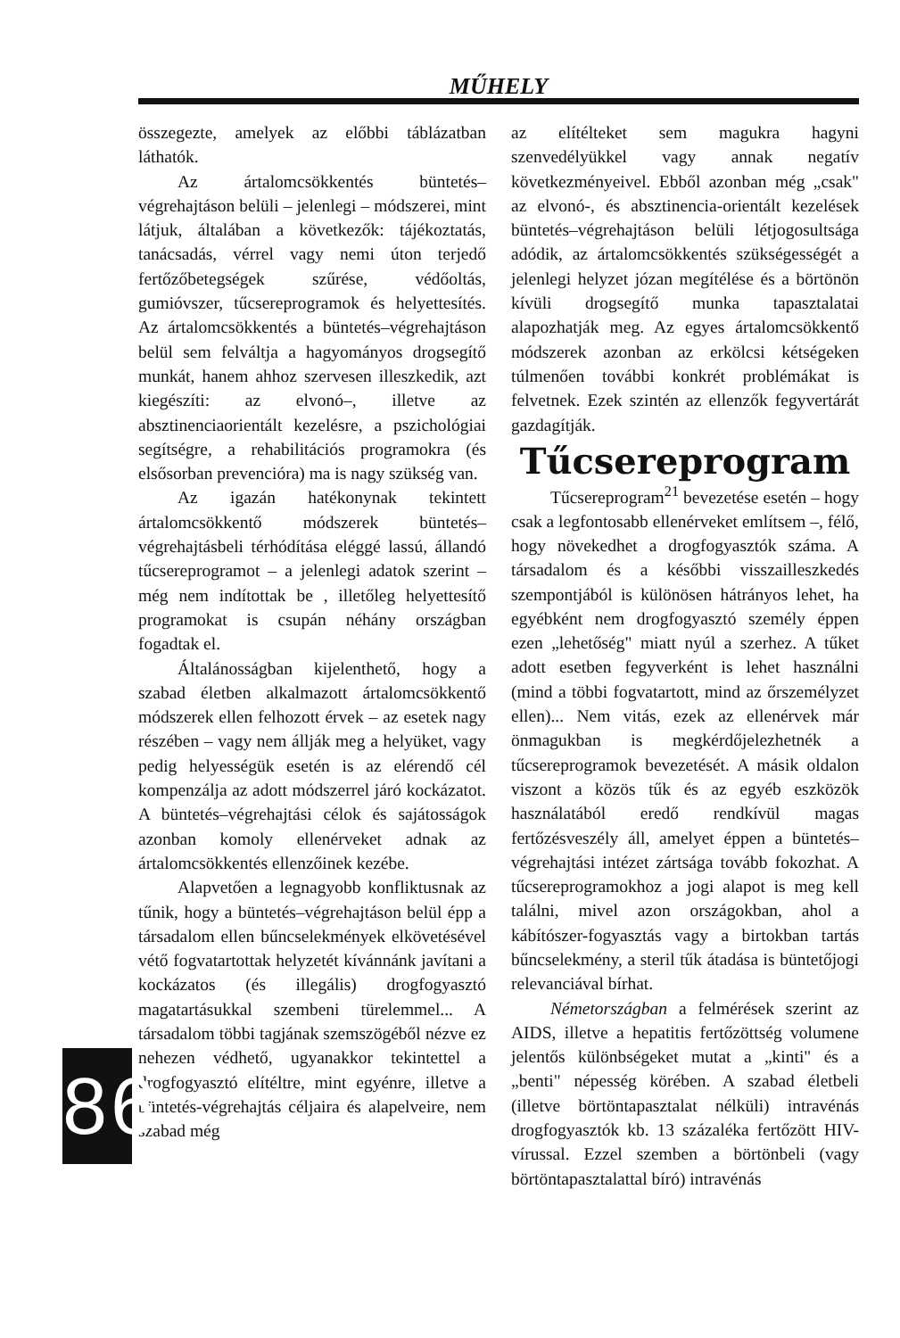MŰHELY
összegezte, amelyek az előbbi táblázatban láthatók.
Az ártalomcsökkentés büntetés–végrehajtáson belüli – jelenlegi – módszerei, mint látjuk, általában a következők: tájékoztatás, tanácsadás, vérrel vagy nemi úton terjedő fertőzőbetegségek szűrése, védőoltás, gumióvszer, tűcsereprogramok és helyettesítés. Az ártalomcsökkentés a büntetés–végrehajtáson belül sem felváltja a hagyományos drogsegítő munkát, hanem ahhoz szervesen illeszkedik, azt kiegészíti: az elvonó–, illetve az absztinenciaorientált kezelésre, a pszichológiai segítségre, a rehabilitációs programokra (és elsősorban prevencióra) ma is nagy szükség van.
Az igazán hatékonynak tekintett ártalomcsökkentő módszerek büntetés–végrehajtásbeli térhódítása eléggé lassú, állandó tűcsereprogramot – a jelenlegi adatok szerint – még nem indítottak be , illetőleg helyettesítő programokat is csupán néhány országban fogadtak el.
Általánosságban kijelenthető, hogy a szabad életben alkalmazott ártalomcsökkentő módszerek ellen felhozott érvek – az esetek nagy részében – vagy nem állják meg a helyüket, vagy pedig helyességük esetén is az elérendő cél kompenzálja az adott módszerrel járó kockázatot. A büntetés–végrehajtási célok és sajátosságok azonban komoly ellenérveket adnak az ártalomcsökkentés ellenzőinek kezébe.
Alapvetően a legnagyobb konfliktusnak az tűnik, hogy a büntetés–végrehajtáson belül épp a társadalom ellen bűncselekmények elkövetésével vétő fogvatartottak helyzetét kívánnánk javítani a kockázatos (és illegális) drogfogyasztó magatartásukkal szembeni türelemmel... A társadalom többi tagjának szemszögéből nézve ez nehezen védhető, ugyanakkor tekintettel a drogfogyasztó elítéltre, mint egyénre, illetve a büntetés-végrehajtás céljaira és alapelveire, nem szabad még
az elítélteket sem magukra hagyni szenvedélyükkel vagy annak negatív következményeivel. Ebből azonban még „csak" az elvonó-, és absztinencia-orientált kezelések büntetés–végrehajtáson belüli létjogosultsága adódik, az ártalomcsökkentés szükségességét a jelenlegi helyzet józan megítélése és a börtönön kívüli drogsegítő munka tapasztalatai alapozhatják meg. Az egyes ártalomcsökkentő módszerek azonban az erkölcsi kétségeken túlmenően további konkrét problémákat is felvetnek. Ezek szintén az ellenzők fegyvertárát gazdagítják.
Tűcsereprogram
Tűcsereprogram<sup>21</sup> bevezetése esetén – hogy csak a legfontosabb ellenérveket említsem –, félő, hogy növekedhet a drogfogyasztók száma. A társadalom és a későbbi visszailleszkedés szempontjából is különösen hátrányos lehet, ha egyébként nem drogfogyasztó személy éppen ezen „lehetőség" miatt nyúl a szerhez. A tűket adott esetben fegyverként is lehet használni (mind a többi fogvatartott, mind az őrszemélyzet ellen)... Nem vitás, ezek az ellenérvek már önmagukban is megkérdőjelezhetnék a tűcsereprogramok bevezetését. A másik oldalon viszont a közös tűk és az egyéb eszközök használatából eredő rendkívül magas fertőzésveszély áll, amelyet éppen a büntetés–végrehajtási intézet zártsága tovább fokozhat. A tűcsereprogramokhoz a jogi alapot is meg kell találni, mivel azon országokban, ahol a kábítószer-fogyasztás vagy a birtokban tartás bűncselekmény, a steril tűk átadása is büntetőjogi relevanciával bírhat.
Németországban a felmérések szerint az AIDS, illetve a hepatitis fertőzöttség volumene jelentős különbségeket mutat a „kinti" és a „benti" népesség körében. A szabad életbeli (illetve börtöntapasztalat nélküli) intravénás drogfogyasztók kb. 13 százaléka fertőzött HIV-vírussal. Ezzel szemben a börtönbeli (vagy börtöntapasztalattal bíró) intravénás
86